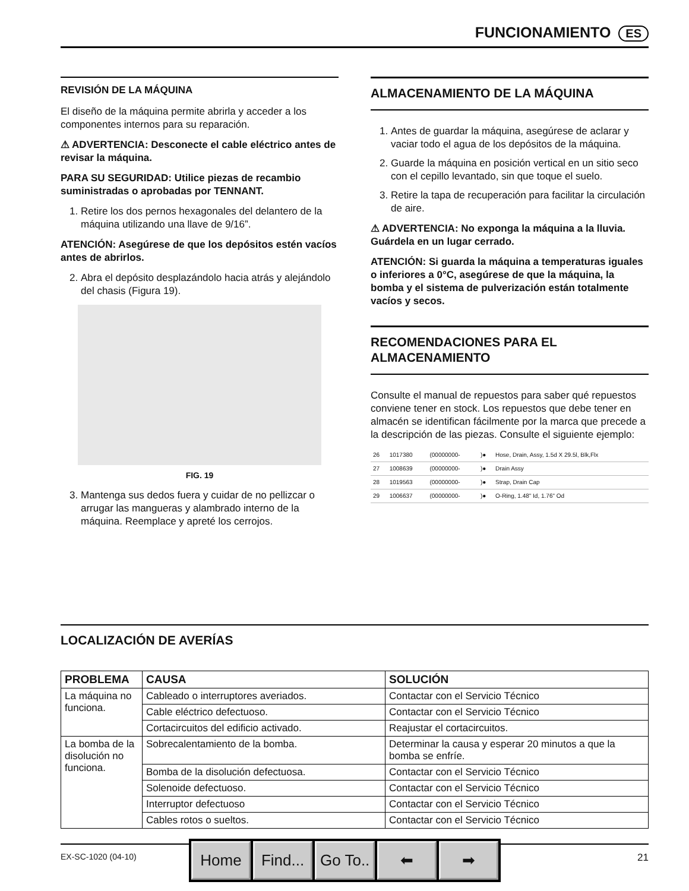FUNCIONAMIENTO ES
REVISIÓN DE LA MÁQUINA
El diseño de la máquina permite abrirla y acceder a los componentes internos para su reparación.
⚠ ADVERTENCIA: Desconecte el cable eléctrico antes de revisar la máquina.
PARA SU SEGURIDAD: Utilice piezas de recambio suministradas o aprobadas por TENNANT.
1. Retire los dos pernos hexagonales del delantero de la máquina utilizando una llave de 9/16”.
ATENCIÓN: Asegúrese de que los depósitos estén vacíos antes de abrirlos.
2. Abra el depósito desplazándolo hacia atrás y alejándolo del chasis (Figura 19).
FIG. 19
3. Mantenga sus dedos fuera y cuidar de no pellizcar o arrugar las mangueras y alambrado interno de la máquina. Reemplace y apreté los cerrojos.
ALMACENAMIENTO DE LA MÁQUINA
1. Antes de guardar la máquina, asegúrese de aclarar y vaciar todo el agua de los depósitos de la máquina.
2. Guarde la máquina en posición vertical en un sitio seco con el cepillo levantado, sin que toque el suelo.
3. Retire la tapa de recuperación para facilitar la circulación de aire.
⚠ ADVERTENCIA: No exponga la máquina a la lluvia. Guárdela en un lugar cerrado.
ATENCIÓN: Si guarda la máquina a temperaturas iguales o inferiores a 0°C, asegúrese de que la máquina, la bomba y el sistema de pulverización están totalmente vacíos y secos.
RECOMENDACIONES PARA EL ALMACENAMIENTO
Consulte el manual de repuestos para saber qué repuestos conviene tener en stock. Los repuestos que debe tener en almacén se identifican fácilmente por la marca que precede a la descripción de las piezas. Consulte el siguiente ejemplo:
| 26 | 1017380 | (00000000- | )● | Hose, Drain, Assy, 1.5d X 29.5l, Blk,Flx |
| 27 | 1008639 | (00000000- | )● | Drain Assy |
| 28 | 1019563 | (00000000- | )● | Strap, Drain Cap |
| 29 | 1006637 | (00000000- | )● | O-Ring, 1.48" Id, 1.76" Od |
LOCALIZACIÓN DE AVERÍAS
| PROBLEMA | CAUSA | SOLUCIÓN |
| --- | --- | --- |
| La máquina no funciona. | Cableado o interruptores averiados. | Contactar con el Servicio Técnico |
| | Cable eléctrico defectuoso. | Contactar con el Servicio Técnico |
| | Cortacircuitos del edificio activado. | Reajustar el cortacircuitos. |
| La bomba de la disolución no funciona. | Sobrecalentamiento de la bomba. | Determinar la causa y esperar 20 minutos a que la bomba se enfríe. |
| | Bomba de la disolución defectuosa. | Contactar con el Servicio Técnico |
| | Solenoide defectuoso. | Contactar con el Servicio Técnico |
| | Interruptor defectuoso | Contactar con el Servicio Técnico |
| | Cables rotos o sueltos. | Contactar con el Servicio Técnico |
EX-SC-1020 (04-10) 21 Home Find... Go To.. ⬅ ➡